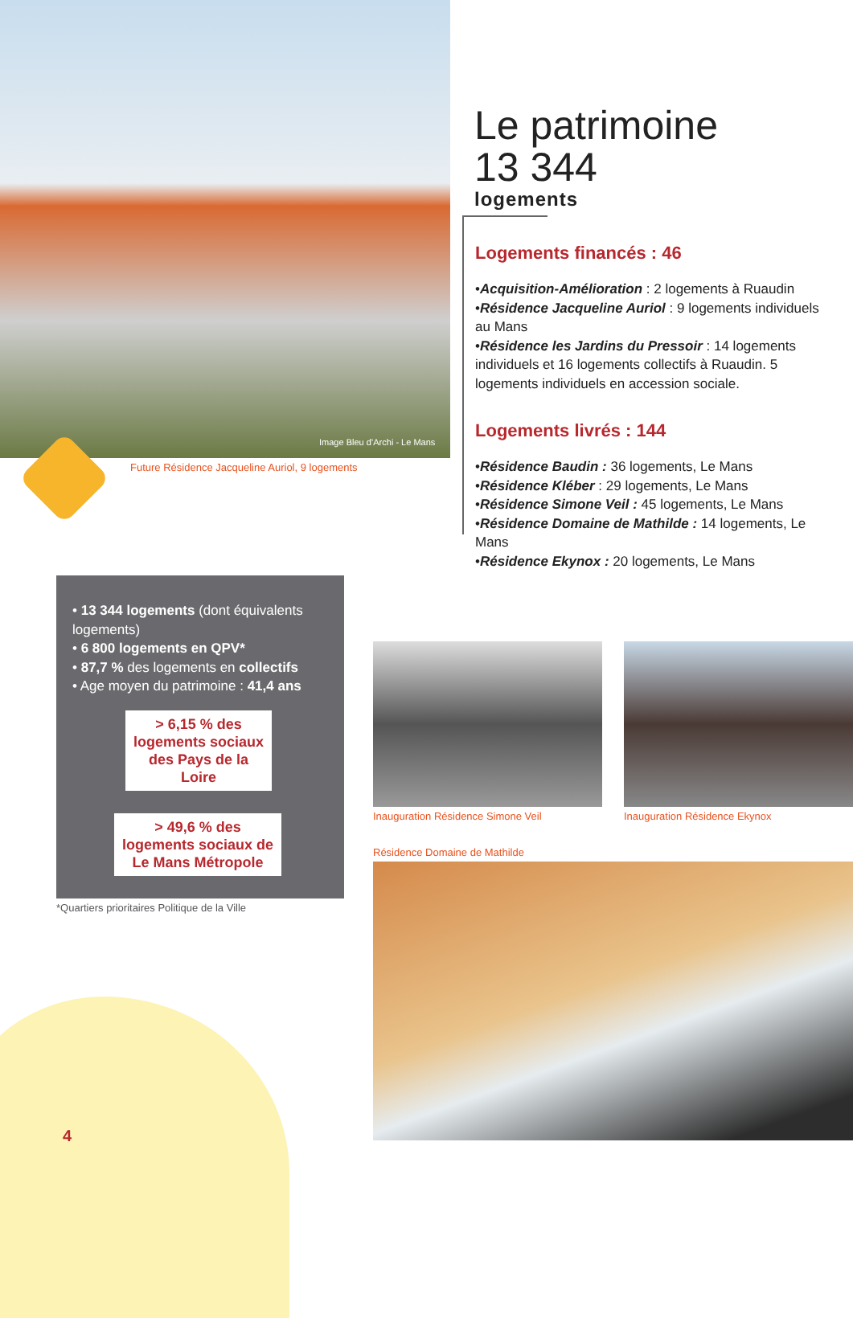Image Bleu d’Archi - Le Mans
Future Résidence Jacqueline Auriol, 9 logements
Le patrimoine
13 344
logements
Logements financés : 46
•Acquisition-Amélioration : 2 logements à Ruaudin
•Résidence Jacqueline Auriol : 9 logements individuels au Mans
•Résidence les Jardins du Pressoir : 14 logements individuels et 16 logements collectifs à Ruaudin. 5 logements individuels en accession sociale.
Logements livrés : 144
•Résidence Baudin : 36 logements, Le Mans
•Résidence Kléber : 29 logements, Le Mans
•Résidence Simone Veil : 45 logements, Le Mans
•Résidence Domaine de Mathilde : 14 logements, Le Mans
•Résidence Ekynox : 20 logements, Le Mans
• 13 344 logements (dont équivalents logements)
• 6 800 logements en QPV*
• 87,7 % des logements en collectifs
• Age moyen du patrimoine : 41,4 ans
> 6,15 % des logements sociaux des Pays de la Loire
> 49,6 % des logements sociaux de Le Mans Métropole
*Quartiers prioritaires Politique de la Ville
Inauguration Résidence Simone Veil
Inauguration Résidence Ekynox
Résidence Domaine de Mathilde
4